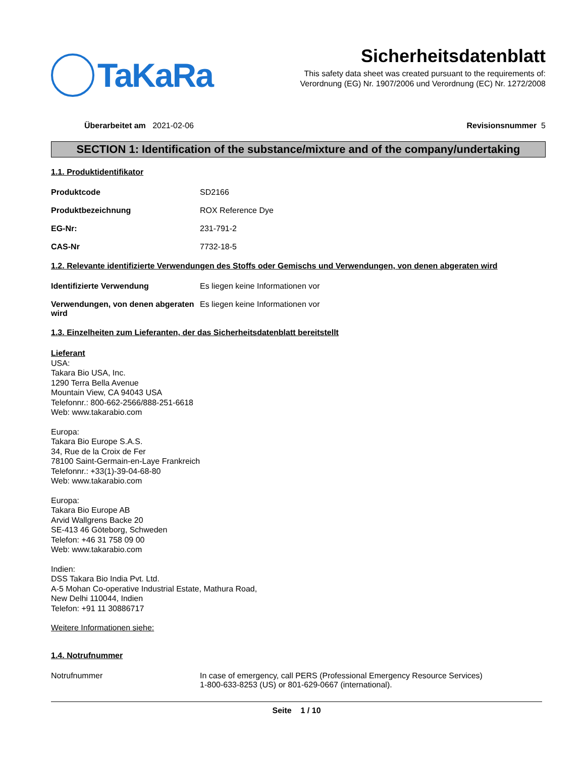TaKaRa
Sicherheitsdatenblatt
This safety data sheet was created pursuant to the requirements of:
Verordnung (EG) Nr. 1907/2006 und Verordnung (EC) Nr. 1272/2008
Überarbeitet am 2021-02-06 Revisionsnummer 5
SECTION 1: Identification of the substance/mixture and of the company/undertaking
1.1. Produktidentifikator
Produktcode SD2166
Produktbezeichnung ROX Reference Dye
EG-Nr: 231-791-2
CAS-Nr 7732-18-5
1.2. Relevante identifizierte Verwendungen des Stoffs oder Gemischs und Verwendungen, von denen abgeraten wird
Identifizierte Verwendung Es liegen keine Informationen vor
Verwendungen, von denen abgeraten wird
Es liegen keine Informationen vor
1.3. Einzelheiten zum Lieferanten, der das Sicherheitsdatenblatt bereitstellt
Lieferant
USA:
Takara Bio USA, Inc.
1290 Terra Bella Avenue
Mountain View, CA 94043 USA
Telefonnr.: 800-662-2566/888-251-6618
Web: www.takarabio.com
Europa:
Takara Bio Europe S.A.S.
34, Rue de la Croix de Fer
78100 Saint-Germain-en-Laye Frankreich
Telefonnr.: +33(1)-39-04-68-80
Web: www.takarabio.com
Europa:
Takara Bio Europe AB
Arvid Wallgrens Backe 20
SE-413 46 Göteborg, Schweden
Telefon: +46 31 758 09 00
Web: www.takarabio.com
Indien:
DSS Takara Bio India Pvt. Ltd.
A-5 Mohan Co-operative Industrial Estate, Mathura Road,
New Delhi 110044, Indien
Telefon: +91 11 30886717
Weitere Informationen siehe:
1.4. Notrufnummer
Notrufnummer In case of emergency, call PERS (Professional Emergency Resource Services)
1-800-633-8253 (US) or 801-629-0667 (international).
Seite 1 / 10